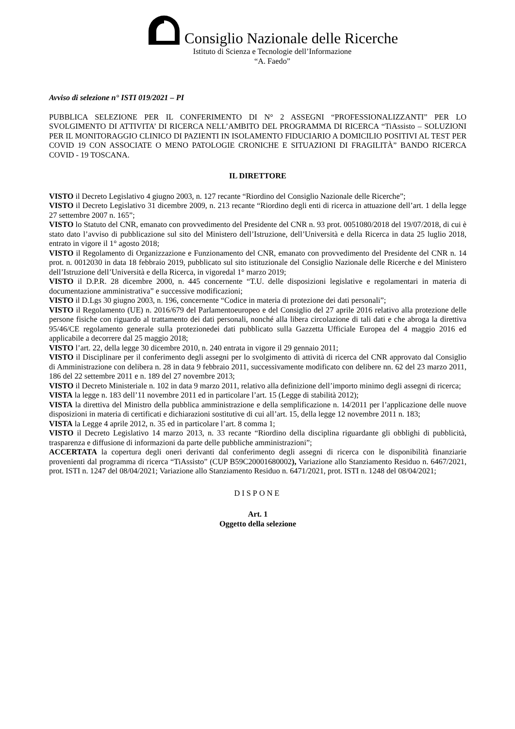Consiglio Nazionale delle Ricerche
Istituto di Scienza e Tecnologie dell’Informazione
“A. Faedo”
Avviso di selezione n° ISTI 019/2021 – PI
PUBBLICA SELEZIONE PER IL CONFERIMENTO DI N° 2 ASSEGNI “PROFESSIONALIZZANTI” PER LO SVOLGIMENTO DI ATTIVITA’ DI RICERCA NELL’AMBITO DEL PROGRAMMA DI RICERCA “TiAssisto – SOLUZIONI PER IL MONITORAGGIO CLINICO DI PAZIENTI IN ISOLAMENTO FIDUCIARIO A DOMICILIO POSITIVI AL TEST PER COVID 19 CON ASSOCIATE O MENO PATOLOGIE CRONICHE E SITUAZIONI DI FRAGILITÀ” BANDO RICERCA COVID - 19 TOSCANA.
IL DIRETTORE
VISTO il Decreto Legislativo 4 giugno 2003, n. 127 recante “Riordino del Consiglio Nazionale delle Ricerche”;
VISTO il Decreto Legislativo 31 dicembre 2009, n. 213 recante “Riordino degli enti di ricerca in attuazione dell’art. 1 della legge 27 settembre 2007 n. 165”;
VISTO lo Statuto del CNR, emanato con provvedimento del Presidente del CNR n. 93 prot. 0051080/2018 del 19/07/2018, di cui è stato dato l’avviso di pubblicazione sul sito del Ministero dell’Istruzione, dell’Università e della Ricerca in data 25 luglio 2018, entrato in vigore il 1° agosto 2018;
VISTO il Regolamento di Organizzazione e Funzionamento del CNR, emanato con provvedimento del Presidente del CNR n. 14 prot. n. 0012030 in data 18 febbraio 2019, pubblicato sul sito istituzionale del Consiglio Nazionale delle Ricerche e del Ministero dell’Istruzione dell’Università e della Ricerca, in vigoredal 1° marzo 2019;
VISTO il D.P.R. 28 dicembre 2000, n. 445 concernente “T.U. delle disposizioni legislative e regolamentari in materia di documentazione amministrativa” e successive modificazioni;
VISTO il D.Lgs 30 giugno 2003, n. 196, concernente “Codice in materia di protezione dei dati personali”;
VISTO il Regolamento (UE) n. 2016/679 del Parlamentoeuropeo e del Consiglio del 27 aprile 2016 relativo alla protezione delle persone fisiche con riguardo al trattamento dei dati personali, nonché alla libera circolazione di tali dati e che abroga la direttiva 95/46/CE regolamento generale sulla protezionedei dati pubblicato sulla Gazzetta Ufficiale Europea del 4 maggio 2016 ed applicabile a decorrere dal 25 maggio 2018;
VISTO l’art. 22, della legge 30 dicembre 2010, n. 240 entrata in vigore il 29 gennaio 2011;
VISTO il Disciplinare per il conferimento degli assegni per lo svolgimento di attività di ricerca del CNR approvato dal Consiglio di Amministrazione con delibera n. 28 in data 9 febbraio 2011, successivamente modificato con delibere nn. 62 del 23 marzo 2011, 186 del 22 settembre 2011 e n. 189 del 27 novembre 2013;
VISTO il Decreto Ministeriale n. 102 in data 9 marzo 2011, relativo alla definizione dell’importo minimo degli assegni di ricerca;
VISTA la legge n. 183 dell’11 novembre 2011 ed in particolare l’art. 15 (Legge di stabilità 2012);
VISTA la direttiva del Ministro della pubblica amministrazione e della semplificazione n. 14/2011 per l’applicazione delle nuove disposizioni in materia di certificati e dichiarazioni sostitutive di cui all’art. 15, della legge 12 novembre 2011 n. 183;
VISTA la Legge 4 aprile 2012, n. 35 ed in particolare l’art. 8 comma 1;
VISTO il Decreto Legislativo 14 marzo 2013, n. 33 recante “Riordino della disciplina riguardante gli obblighi di pubblicità, trasparenza e diffusione di informazioni da parte delle pubbliche amministrazioni”;
ACCERTATA la copertura degli oneri derivanti dal conferimento degli assegni di ricerca con le disponibilità finanziarie provenienti dal programma di ricerca “TiAssisto” (CUP B59C20001680002), Variazione allo Stanziamento Residuo n. 6467/2021, prot. ISTI n. 1247 del 08/04/2021; Variazione allo Stanziamento Residuo n. 6471/2021, prot. ISTI n. 1248 del 08/04/2021;
DISPONE
Art. 1
Oggetto della selezione